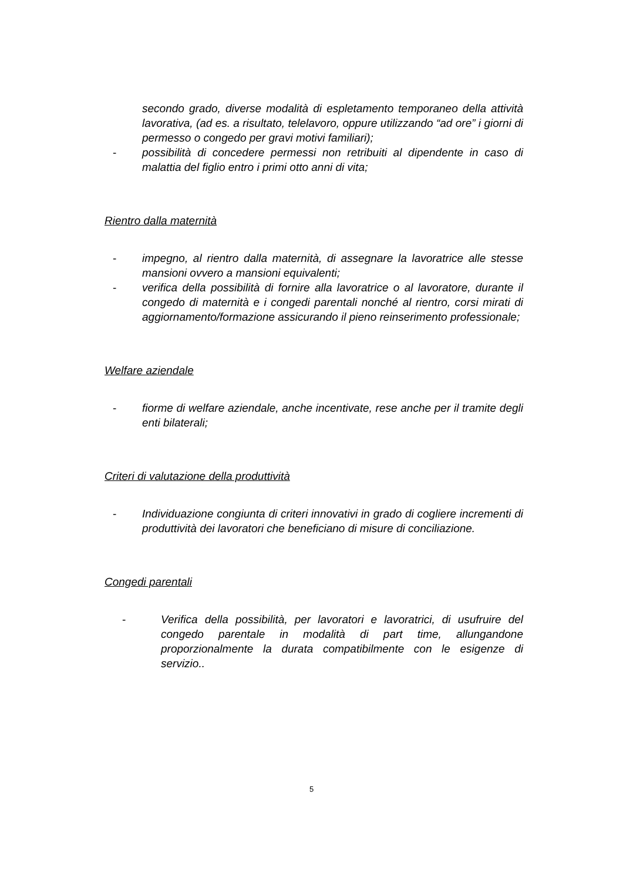secondo grado, diverse modalità di espletamento temporaneo della attività lavorativa, (ad es. a risultato, telelavoro, oppure utilizzando “ad ore” i giorni di permesso o congedo per gravi motivi familiari);
- possibilità di concedere permessi non retribuiti al dipendente in caso di malattia del figlio entro i primi otto anni di vita;
Rientro dalla maternità
- impegno, al rientro dalla maternità, di assegnare la lavoratrice alle stesse mansioni ovvero a mansioni equivalenti;
- verifica della possibilità di fornire alla lavoratrice o al lavoratore, durante il congedo di maternità e i congedi parentali nonché al rientro, corsi mirati di aggiornamento/formazione assicurando il pieno reinserimento professionale;
Welfare aziendale
- fiorme di welfare aziendale, anche incentivate, rese anche per il tramite degli enti bilaterali;
Criteri di valutazione della produttività
- Individuazione congiunta di criteri innovativi in grado di cogliere incrementi di produttività dei lavoratori che beneficiano di misure di conciliazione.
Congedi parentali
- Verifica della possibilità, per lavoratori e lavoratrici, di usufruire del congedo parentale in modalità di part time, allungandone proporzionalmente la durata compatibilmente con le esigenze di servizio..
5